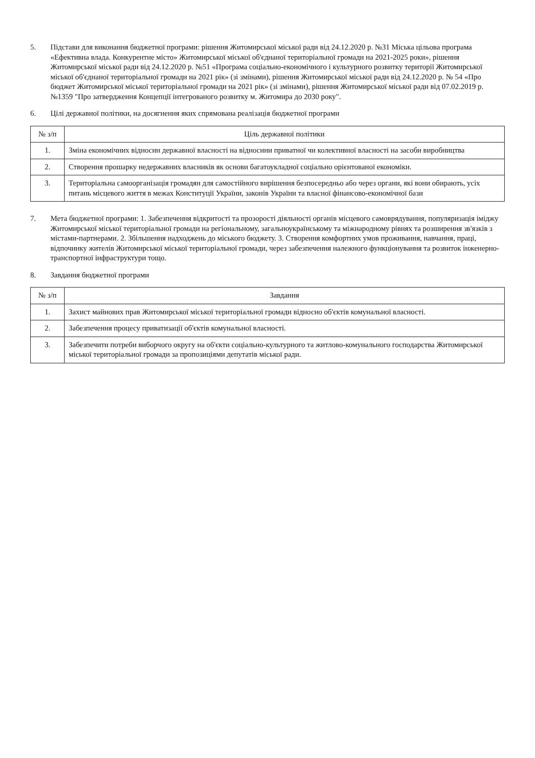5. Підстави для виконання бюджетної програми: рішення Житомирської міської ради від 24.12.2020 р. №31 Міська цільова програма «Ефективна влада. Конкурентне місто» Житомирської міської об'єднаної територіальної громади на 2021-2025 роки», рішення Житомирської міської ради від 24.12.2020 р. №51 «Програма соціально-економічного і культурного розвитку території Житомирської міської об'єднаної територіальної громади на 2021 рік» (зі змінами), рішення Житомирської міської ради від 24.12.2020 р. № 54 «Про бюджет Житомирської міської територіальної громади на 2021 рік» (зі змінами), рішення Житомирської міської ради від 07.02.2019 р. №1359 "Про затвердження Концепції інтегрованого розвитку м. Житомира до 2030 року".
6. Цілі державної політики, на досягнення яких спрямована реалізація бюджетної програми
| № з/п | Ціль державної політики |
| --- | --- |
| 1. | Зміна економічних відносин державної власності на відносини приватної чи колективної власності на засоби виробництва |
| 2. | Створення прошарку недержавних власників як основи багатоукладної соціально орієнтованої економіки. |
| 3. | Територіальна самоорганізація громадян для самостійного вирішення безпосередньо або через органи, які вони обирають, усіх питань місцевого життя в межах Конституції України, законів України та власної фінансово-економічної бази |
7. Мета бюджетної програми: 1. Забезпечення відкритості та прозорості діяльності органів місцевого самоврядування, популяризація іміджу Житомирської міської територіальної громади на регіональному, загальноукраїнському та міжнародному рівнях та розширення зв'язків з містами-партнерами. 2. Збільшення надходжень до міського бюджету. 3. Створення комфортних умов проживання, навчання, праці, відпочинку жителів Житомирської міської територіальної громади, через забезпечення належного функціонування та розвиток інженерно-транспортної інфраструктури тощо.
8. Завдання бюджетної програми
| № з/п | Завдання |
| --- | --- |
| 1. | Захист майнових прав Житомирської міської територіальної громади відносно об'єктів комунальної власності. |
| 2. | Забезпечення процесу приватизації об'єктів комунальної власності. |
| 3. | Забезпечити потреби виборчого округу на об'єкти соціально-культурного та житлово-комунального господарства Житомирської міської територіальної громади за пропозиціями депутатів міської ради. |